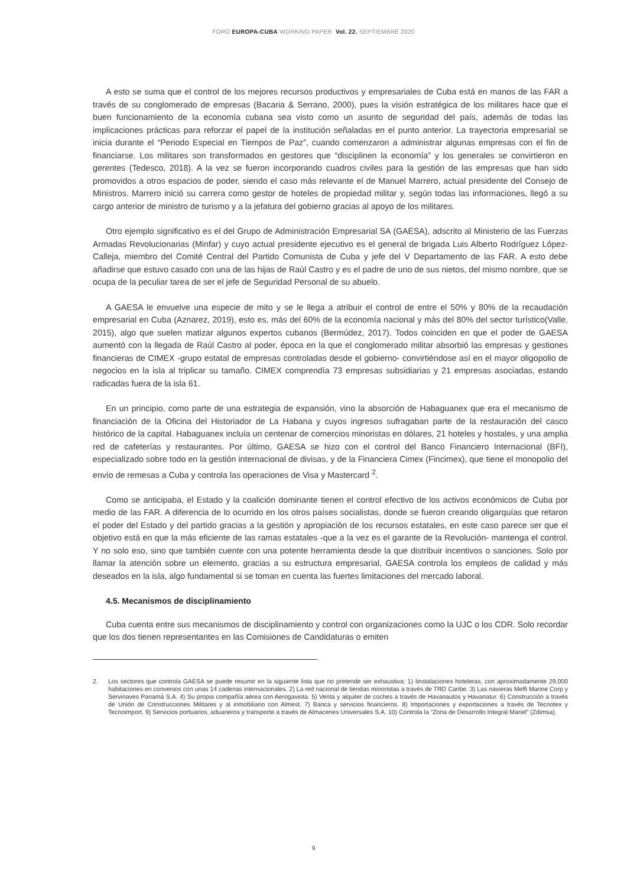FORO EUROPA-CUBA WORKING PAPER Vol. 22. SEPTIEMBRE 2020
A esto se suma que el control de los mejores recursos productivos y empresariales de Cuba está en manos de las FAR a través de su conglomerado de empresas (Bacaria & Serrano, 2000), pues la visión estratégica de los militares hace que el buen funcionamiento de la economía cubana sea visto como un asunto de seguridad del país, además de todas las implicaciones prácticas para reforzar el papel de la institución señaladas en el punto anterior. La trayectoria empresarial se inicia durante el “Periodo Especial en Tiempos de Paz”, cuando comenzaron a administrar algunas empresas con el fin de financiarse. Los militares son transformados en gestores que “disciplinen la economía” y los generales se convirtieron en gerentes (Tedesco, 2018). A la vez se fueron incorporando cuadros civiles para la gestión de las empresas que han sido promovidos a otros espacios de poder, siendo el caso más relevante el de Manuel Marrero, actual presidente del Consejo de Ministros. Marrero inició su carrera como gestor de hoteles de propiedad militar y, según todas las informaciones, llegó a su cargo anterior de ministro de turismo y a la jefatura del gobierno gracias al apoyo de los militares.
Otro ejemplo significativo es el del Grupo de Administración Empresarial SA (GAESA), adscrito al Ministerio de las Fuerzas Armadas Revolucionarias (Minfar) y cuyo actual presidente ejecutivo es el general de brigada Luis Alberto Rodríguez López-Calleja, miembro del Comité Central del Partido Comunista de Cuba y jefe del V Departamento de las FAR. A esto debe añadirse que estuvo casado con una de las hijas de Raúl Castro y es el padre de uno de sus nietos, del mismo nombre, que se ocupa de la peculiar tarea de ser el jefe de Seguridad Personal de su abuelo.
A GAESA le envuelve una especie de mito y se le llega a atribuir el control de entre el 50% y 80% de la recaudación empresarial en Cuba (Aznarez, 2019), esto es, más del 60% de la economía nacional y más del 80% del sector turístico(Valle, 2015), algo que suelen matizar algunos expertos cubanos (Bermúdez, 2017). Todos coinciden en que el poder de GAESA aumentó con la llegada de Raúl Castro al poder, época en la que el conglomerado militar absorbió las empresas y gestiones financieras de CIMEX -grupo estatal de empresas controladas desde el gobierno- convirtiéndose así en el mayor oligopolio de negocios en la isla al triplicar su tamaño. CIMEX comprendía 73 empresas subsidiarias y 21 empresas asociadas, estando radicadas fuera de la isla 61.
En un principio, como parte de una estrategia de expansión, vino la absorción de Habaguanex que era el mecanismo de financiación de la Oficina del Historiador de La Habana y cuyos ingresos sufragaban parte de la restauración del casco histórico de la capital. Habaguanex incluía un centenar de comercios minoristas en dólares, 21 hoteles y hostales, y una amplia red de cafeterías y restaurantes. Por último, GAESA se hizo con el control del Banco Financiero Internacional (BFI), especializado sobre todo en la gestión internacional de divisas, y de la Financiera Cimex (Fincimex), que tiene el monopolio del envío de remesas a Cuba y controla las operaciones de Visa y Mastercard <sup>2</sup>.
Como se anticipaba, el Estado y la coalición dominante tienen el control efectivo de los activos económicos de Cuba por medio de las FAR. A diferencia de lo ocurrido en los otros países socialistas, donde se fueron creando oligarquías que retaron el poder del Estado y del partido gracias a la gestión y apropiación de los recursos estatales, en este caso parece ser que el objetivo está en que la más eficiente de las ramas estatales -que a la vez es el garante de la Revolución- mantenga el control. Y no solo eso, sino que también cuente con una potente herramienta desde la que distribuir incentivos o sanciones. Solo por llamar la atención sobre un elemento, gracias a su estructura empresarial, GAESA controla los empleos de calidad y más deseados en la isla, algo fundamental si se toman en cuenta las fuertes limitaciones del mercado laboral.
4.5. Mecanismos de disciplinamiento
Cuba cuenta entre sus mecanismos de disciplinamiento y control con organizaciones como la UJC o los CDR. Solo recordar que los dos tienen representantes en las Comisiones de Candidaturas o emiten
2. Los sectores que controla GAESA se puede resumir en la siguiente lista que no pretende ser exhaustiva: 1) Iinstalaciones hoteleras, con aproximadamente 29.000 habitaciones en convenios con unas 14 cadenas internacionales. 2) La red nacional de tiendas minoristas a través de TRD Caribe. 3) Las navieras Melfi Marine Corp y Servinaves Panamá S.A. 4) Su propia compañía aérea con Aerogaviota. 5) Venta y alquiler de coches a través de Havanautos y Havanatur. 6) Construcción a través de Unión de Construcciones Militares y al inmobiliario con Almest. 7) Banca y servicios financieros. 8) Importaciones y exportaciones a través de Tecnotex y Tecnoimport. 9) Servicios portuarios, aduaneros y transporte a través de Almacenes Universales S.A. 10) Controla la “Zona de Desarrollo Integral Mariel” (Zdimsa).
9